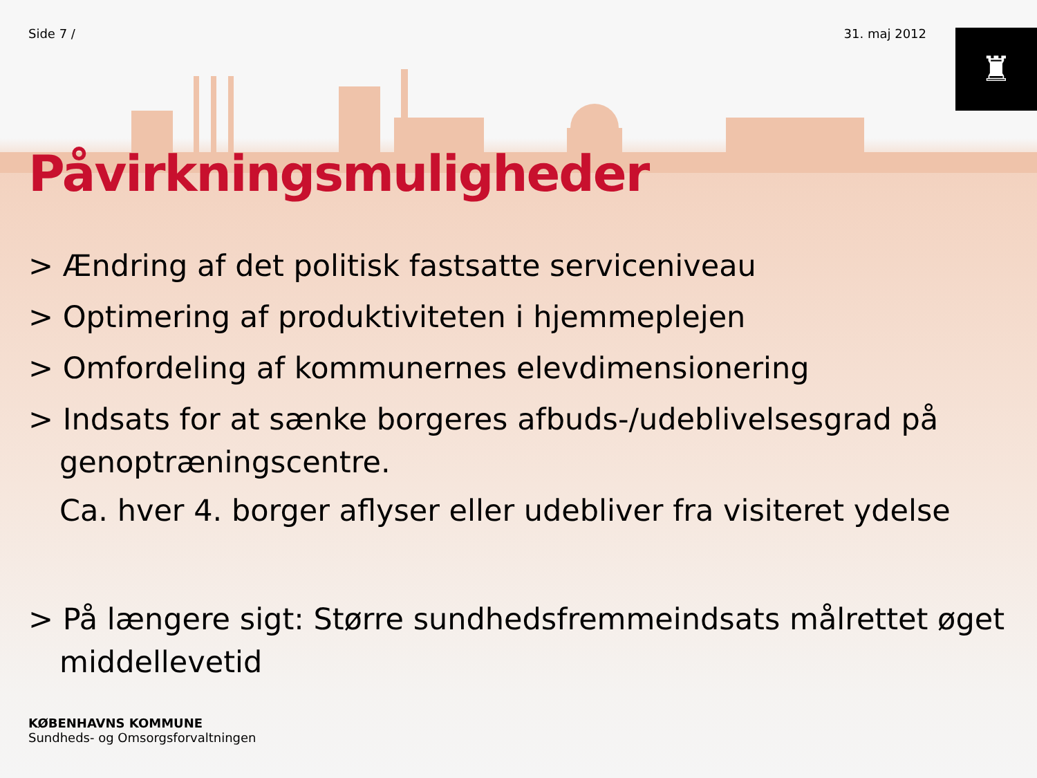♜
Side 7 / 31. maj 2012
Påvirkningsmuligheder
> Ændring af det politisk fastsatte serviceniveau
> Optimering af produktiviteten i hjemmeplejen
> Omfordeling af kommunernes elevdimensionering
> Indsats for at sænke borgeres afbuds-/udeblivelsesgrad på genoptræningscentre.
Ca. hver 4. borger aflyser eller udebliver fra visiteret ydelse
> På længere sigt: Større sundhedsfremmeindsats målrettet øget middellevetid
KØBENHAVNS KOMMUNE
Sundheds- og Omsorgsforvaltningen